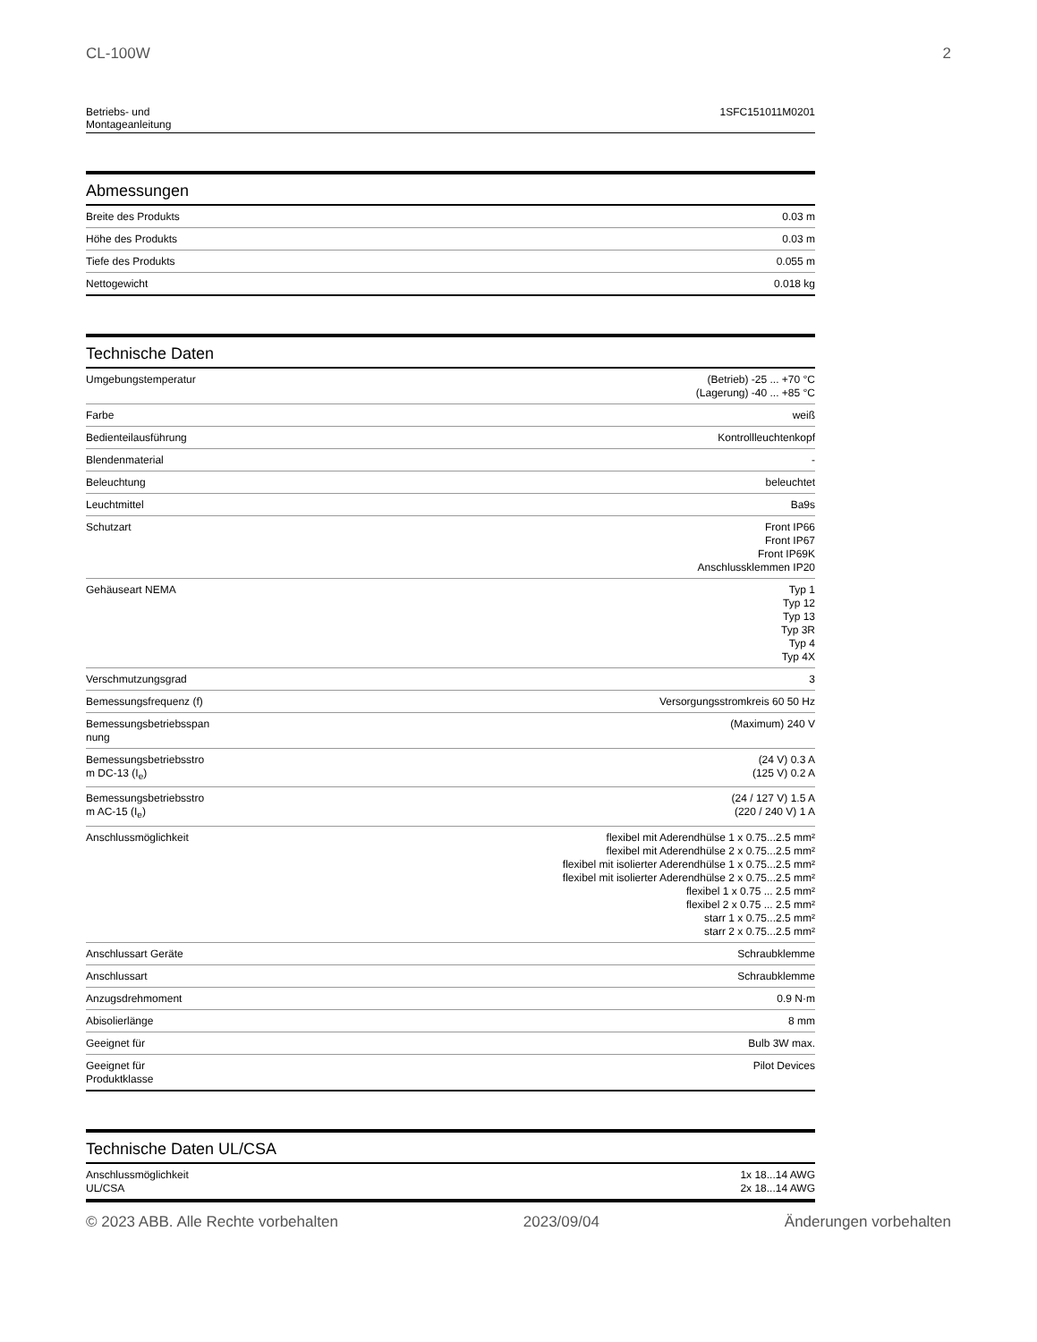CL-100W 2
Betriebs- und
Montageanleitung 1SFC151011M0201
Abmessungen
| Breite des Produkts | 0.03 m |
| Höhe des Produkts | 0.03 m |
| Tiefe des Produkts | 0.055 m |
| Nettogewicht | 0.018 kg |
Technische Daten
| Umgebungstemperatur | (Betrieb) -25 ... +70 °C (Lagerung) -40 ... +85 °C |
| Farbe | weiß |
| Bedienteilausführung | Kontrollleuchtenkopf |
| Blendenmaterial | - |
| Beleuchtung | beleuchtet |
| Leuchtmittel | Ba9s |
| Schutzart | Front IP66 Front IP67 Front IP69K Anschlussklemmen IP20 |
| Gehäuseart NEMA | Typ 1 Typ 12 Typ 13 Typ 3R Typ 4 Typ 4X |
| Verschmutzungsgrad | 3 |
| Bemessungsfrequenz (f) | Versorgungsstromkreis 60 50 Hz |
| Bemessungsbetriebsspan nung | (Maximum) 240 V |
| Bemessungsbetriebsstro m DC-13 (I<sub>e</sub>) | (24 V) 0.3 A (125 V) 0.2 A |
| Bemessungsbetriebsstro m AC-15 (I<sub>e</sub>) | (24 / 127 V) 1.5 A (220 / 240 V) 1 A |
| Anschlussmöglichkeit | flexibel mit Aderendhülse 1 x 0.75...2.5 mm² flexibel mit Aderendhülse 2 x 0.75...2.5 mm² flexibel mit isolierter Aderendhülse 1 x 0.75...2.5 mm² flexibel mit isolierter Aderendhülse 2 x 0.75...2.5 mm² flexibel 1 x 0.75 ... 2.5 mm² flexibel 2 x 0.75 ... 2.5 mm² starr 1 x 0.75...2.5 mm² starr 2 x 0.75...2.5 mm² |
| Anschlussart Geräte | Schraubklemme |
| Anschlussart | Schraubklemme |
| Anzugsdrehmoment | 0.9 N·m |
| Abisolierlänge | 8 mm |
| Geeignet für | Bulb 3W max. |
| Geeignet für Produktklasse | Pilot Devices |
Technische Daten UL/CSA
| Anschlussmöglichkeit UL/CSA | 1x 18...14 AWG 2x 18...14 AWG |
© 2023 ABB. Alle Rechte vorbehalten 2023/09/04 Änderungen vorbehalten